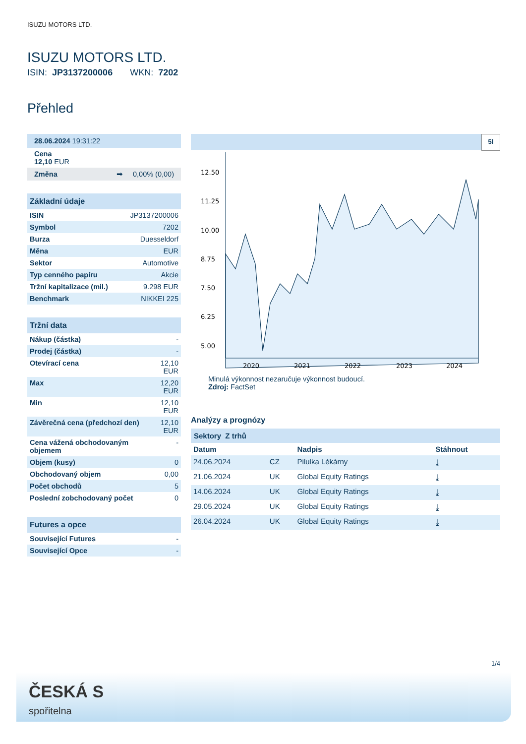ISUZU MOTORS LTD.
ISUZU MOTORS LTD.
ISIN: JP3137200006 WKN: 7202
Přehled
| 28.06.2024 19:31:22 |
| Cena 12,10 EUR |
| Změna ➡ 0,00% (0,00) |
| Základní údaje | |
| --- | --- |
| ISIN | JP3137200006 |
| Symbol | 7202 |
| Burza | Duesseldorf |
| Měna | EUR |
| Sektor | Automotive |
| Typ cenného papíru | Akcie |
| Tržní kapitalizace (mil.) | 9.298 EUR |
| Benchmark | NIKKEI 225 |
| Tržní data | |
| --- | --- |
| Nákup (částka) | - |
| Prodej (částka) | - |
| Otevírací cena | 12,10 EUR |
| Max | 12,20 EUR |
| Min | 12,10 EUR |
| Závěrečná cena (předchozí den) | 12,10 EUR |
| Cena vážená obchodovaným objemem | - |
| Objem (kusy) | 0 |
| Obchodovaný objem | 0,00 |
| Počet obchodů | 5 |
| Poslední zobchodovaný počet | 0 |
| Futures a opce | |
| --- | --- |
| Související Futures | - |
| Související Opce | - |
5l
12.50
11.25
10.00
8.75
7.50
6.25
5.00
2020
2021
2022
2023
2024
Minulá výkonnost nezaručuje výkonnost budoucí.
Zdroj: FactSet
Analýzy a prognózy
Sektory Z trhů
| Datum | | Nadpis | Stáhnout |
| 24.06.2024 | CZ | Pilulka Lékárny | ⤓ |
| 21.06.2024 | UK | Global Equity Ratings | ⤓ |
| 14.06.2024 | UK | Global Equity Ratings | ⤓ |
| 29.05.2024 | UK | Global Equity Ratings | ⤓ |
| 26.04.2024 | UK | Global Equity Ratings | ⤓ |
1/4
ČESKÁ S
spořitelna